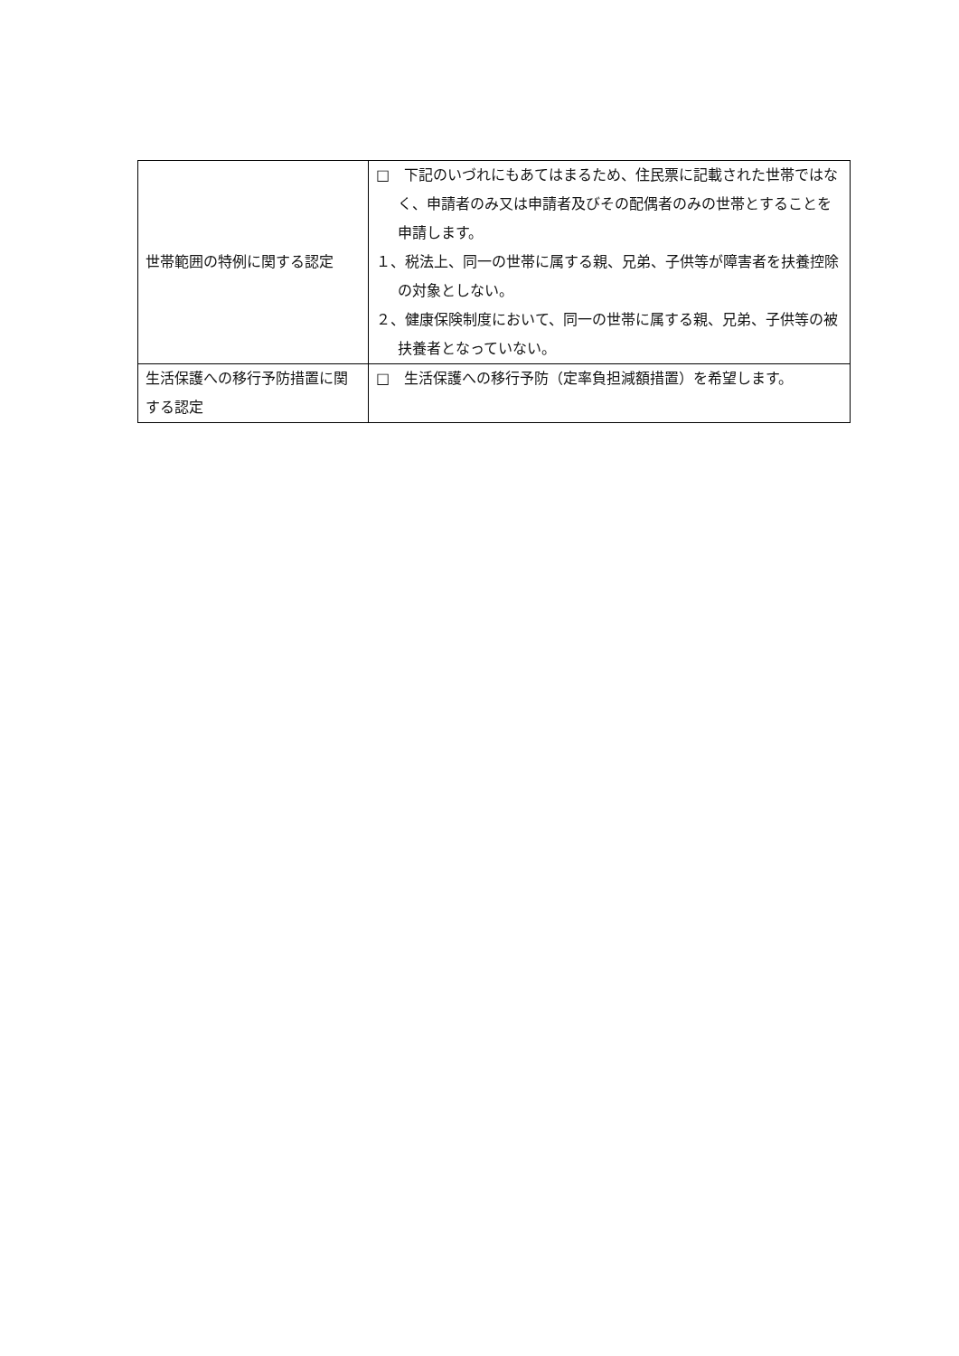| 世帯範囲の特例に関する認定 | □ 下記のいづれにもあてはまるため、住民票に記載された世帯ではなく、申請者のみ又は申請者及びその配偶者のみの世帯とすることを申請します。 １、税法上、同一の世帯に属する親、兄弟、子供等が障害者を扶養控除の対象としない。 ２、健康保険制度において、同一の世帯に属する親、兄弟、子供等の被扶養者となっていない。 |
| 生活保護への移行予防措置に関する認定 | □ 生活保護への移行予防（定率負担減額措置）を希望します。 |